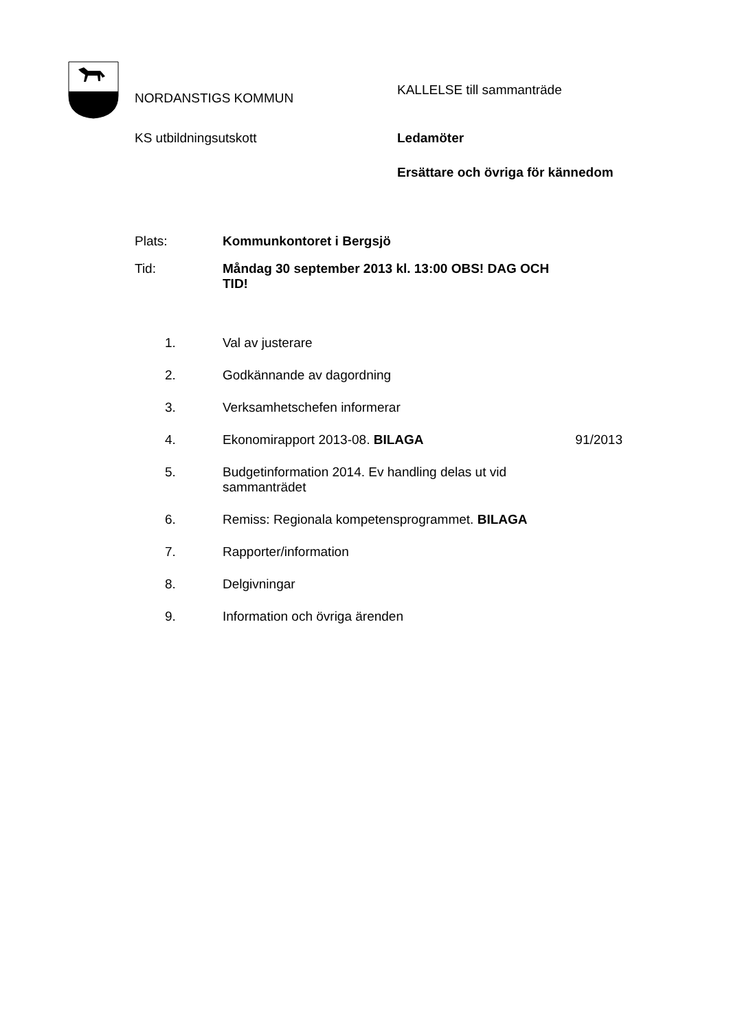NORDANSTIGS KOMMUN
KALLELSE till sammanträde
KS utbildningsutskott Ledamöter
Ersättare och övriga för kännedom
Plats: Kommunkontoret i Bergsjö
Tid: Måndag 30 september 2013 kl. 13:00 OBS! DAG OCH TID!
1. Val av justerare
2. Godkännande av dagordning
3. Verksamhetschefen informerar
4. Ekonomirapport 2013-08. BILAGA 91/2013
5. Budgetinformation 2014. Ev handling delas ut vid sammanträdet
6. Remiss: Regionala kompetensprogrammet. BILAGA
7. Rapporter/information
8. Delgivningar
9. Information och övriga ärenden